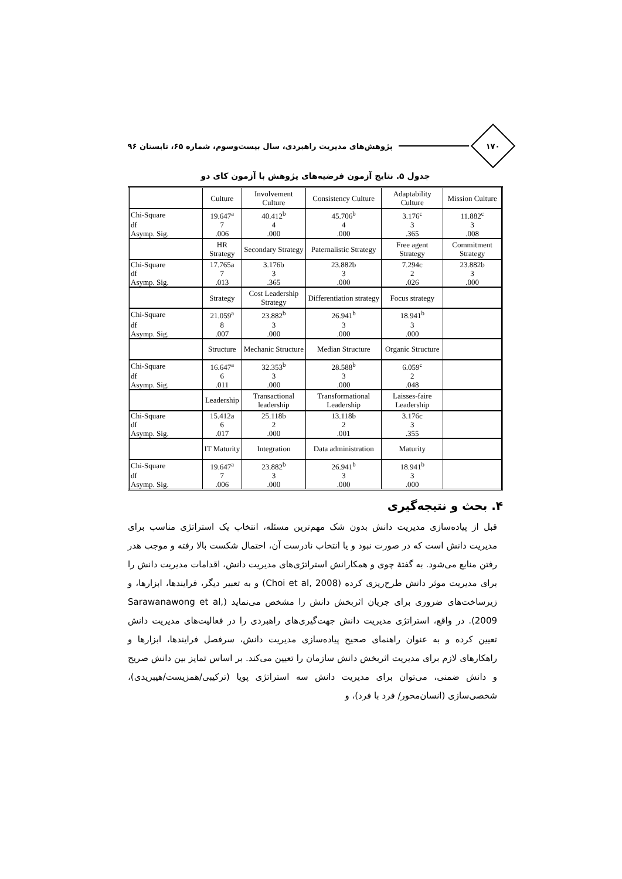۱۷۰
پژوهش‌های مدیریت راهبردی، سال بیست‌وسوم، شماره ۶۵، تابستان ۹۶
جدول ۵. نتایج آزمون فرضیه‌های پژوهش با آزمون کای دو
| | Culture | Involvement Culture | Consistency Culture | Adaptability Culture | Mission Culture |
| Chi-Square | 19.647<sup>a</sup> | 40.412<sup>b</sup> | 45.706<sup>b</sup> | 3.176<sup>c</sup> | 11.882<sup>c</sup> |
| df | 7 | 4 | 4 | 3 | 3 |
| Asymp. Sig. | .006 | .000 | .000 | .365 | .008 |
| | HR Strategy | Secondary Strategy | Paternalistic Strategy | Free agent Strategy | Commitment Strategy |
| Chi-Square | 17.765a | 3.176b | 23.882b | 7.294c | 23.882b |
| df | 7 | 3 | 3 | 2 | 3 |
| Asymp. Sig. | .013 | .365 | .000 | .026 | .000 |
| | Strategy | Cost Leadership Strategy | Differentiation strategy | Focus strategy | |
| Chi-Square | 21.059<sup>a</sup> | 23.882<sup>b</sup> | 26.941<sup>b</sup> | 18.941<sup>b</sup> | |
| df | 8 | 3 | 3 | 3 | |
| Asymp. Sig. | .007 | .000 | .000 | .000 | |
| | Structure | Mechanic Structure | Median Structure | Organic Structure | |
| Chi-Square | 16.647<sup>a</sup> | 32.353<sup>b</sup> | 28.588<sup>b</sup> | 6.059<sup>c</sup> | |
| df | 6 | 3 | 3 | 2 | |
| Asymp. Sig. | .011 | .000 | .000 | .048 | |
| | Leadership | Transactional leadership | Transformational Leadership | Laisses-faire Leadership | |
| Chi-Square | 15.412a | 25.118b | 13.118b | 3.176c | |
| df | 6 | 2 | 2 | 3 | |
| Asymp. Sig. | .017 | .000 | .001 | .355 | |
| | IT Maturity | Integration | Data administration | Maturity | |
| Chi-Square | 19.647<sup>a</sup> | 23.882<sup>b</sup> | 26.941<sup>b</sup> | 18.941<sup>b</sup> | |
| df | 7 | 3 | 3 | 3 | |
| Asymp. Sig. | .006 | .000 | .000 | .000 | |
۴. بحث و نتیجه‌گیری
قبل از پیاده‌سازی مدیریت دانش بدون شک مهم‌ترین مسئله، انتخاب یک استراتژی مناسب برای مدیریت دانش است که در صورت نبود و یا انتخاب نادرست آن، احتمال شکست بالا رفته و موجب هدر رفتن منابع می‌شود. به گفتهٔ چوی و همکارانش استراتژی‌های مدیریت دانش، اقدامات مدیریت دانش را برای مدیریت موثر دانش طرح‌ریزی کرده (Choi et al, 2008) و به تعبیر دیگر، فرایندها، ابزارها، و زیرساخت‌های ضروری برای جریان اثربخش دانش را مشخص می‌نماید (Sarawanawong et al, 2009). در واقع، استراتژی مدیریت دانش جهت‌گیری‌های راهبردی را در فعالیت‌های مدیریت دانش تعیین کرده و به عنوان راهنمای صحیح پیاده‌سازی مدیریت دانش، سرفصل فرایندها، ابزارها و راهکارهای لازم برای مدیریت اثربخش دانش سازمان را تعیین می‌کند. بر اساس تمایز بین دانش صریح و دانش ضمنی، می‌توان برای مدیریت دانش سه استراتژی پویا (ترکیبی/همزیست/هیبریدی)، شخصی‌سازی (انسان‌محور/ فرد با فرد)، و